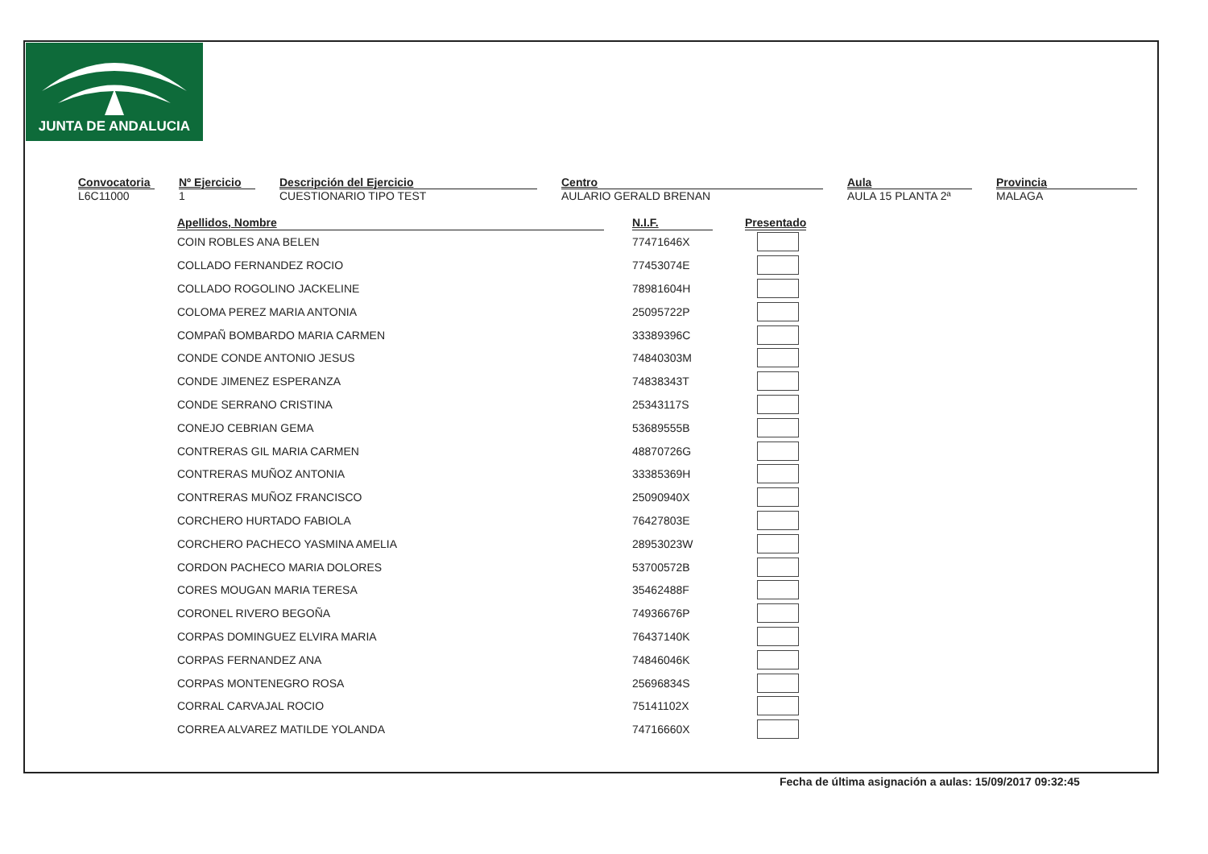JUNTA DE ANDALUCIA
Convocatoria
L6C11000
Nº Ejercicio
1
Descripción del Ejercicio
CUESTIONARIO TIPO TEST
Centro
AULARIO GERALD BRENAN
Aula
AULA 15 PLANTA 2ª
Provincia
MALAGA
| Apellidos, Nombre | | N.I.F. | | Presentado |
| --- | --- | --- | --- | --- |
| COIN ROBLES ANA BELEN | | 77471646X | | |
| COLLADO FERNANDEZ ROCIO | | 77453074E | | |
| COLLADO ROGOLINO JACKELINE | | 78981604H | | |
| COLOMA PEREZ MARIA ANTONIA | | 25095722P | | |
| COMPAÑ BOMBARDO MARIA CARMEN | | 33389396C | | |
| CONDE CONDE ANTONIO JESUS | | 74840303M | | |
| CONDE JIMENEZ ESPERANZA | | 74838343T | | |
| CONDE SERRANO CRISTINA | | 25343117S | | |
| CONEJO CEBRIAN GEMA | | 53689555B | | |
| CONTRERAS GIL MARIA CARMEN | | 48870726G | | |
| CONTRERAS MUÑOZ ANTONIA | | 33385369H | | |
| CONTRERAS MUÑOZ FRANCISCO | | 25090940X | | |
| CORCHERO HURTADO FABIOLA | | 76427803E | | |
| CORCHERO PACHECO YASMINA AMELIA | | 28953023W | | |
| CORDON PACHECO MARIA DOLORES | | 53700572B | | |
| CORES MOUGAN MARIA TERESA | | 35462488F | | |
| CORONEL RIVERO BEGOÑA | | 74936676P | | |
| CORPAS DOMINGUEZ ELVIRA MARIA | | 76437140K | | |
| CORPAS FERNANDEZ ANA | | 74846046K | | |
| CORPAS MONTENEGRO ROSA | | 25696834S | | |
| CORRAL CARVAJAL ROCIO | | 75141102X | | |
| CORREA ALVAREZ MATILDE YOLANDA | | 74716660X | | |
Fecha de última asignación a aulas: 15/09/2017 09:32:45